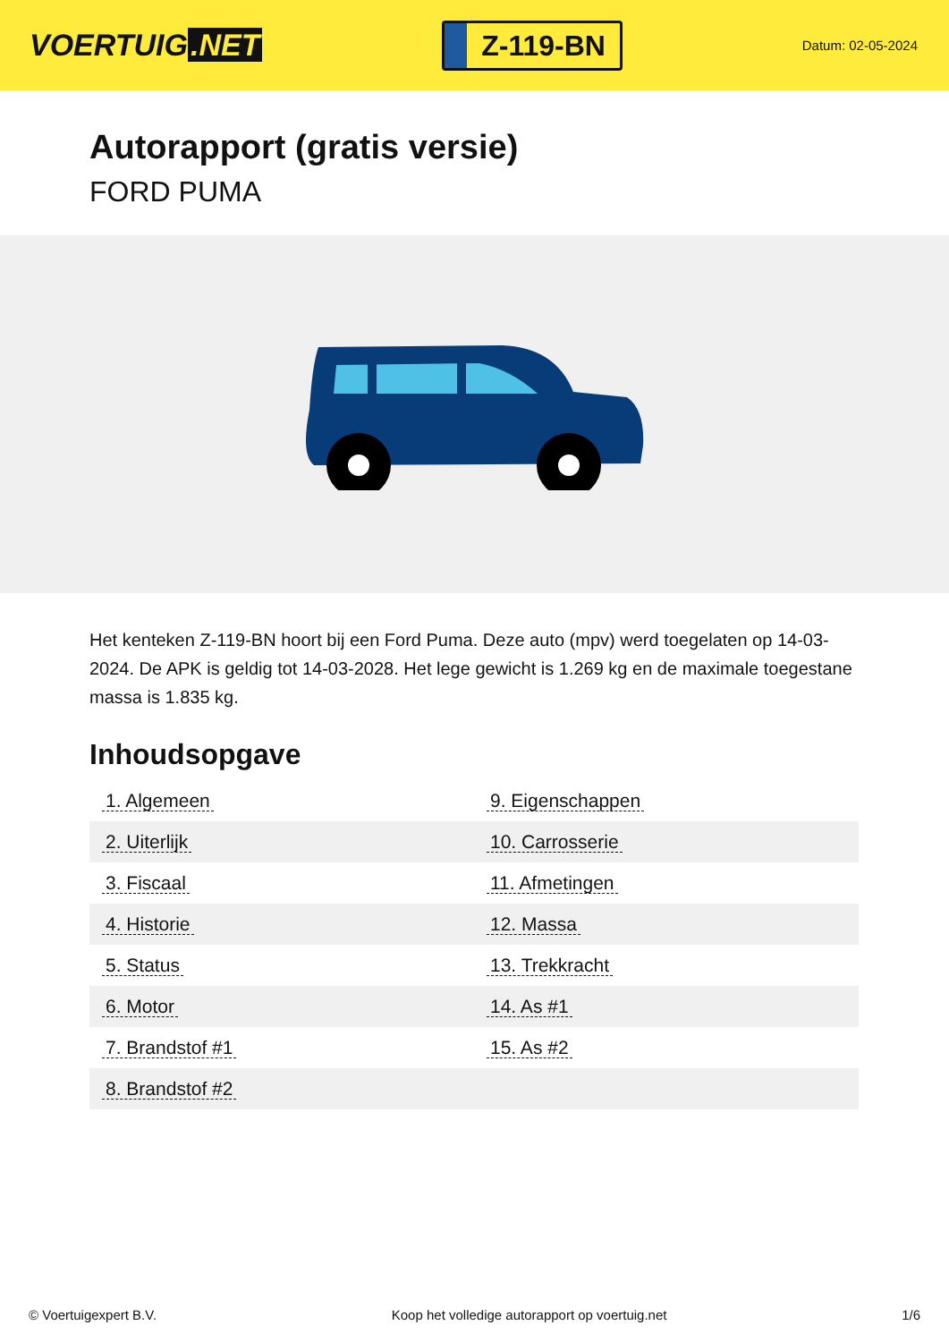VOERTUIG.NET
Z-119-BN
Datum: 02-05-2024
Autorapport (gratis versie)
FORD PUMA
Het kenteken Z-119-BN hoort bij een Ford Puma. Deze auto (mpv) werd toegelaten op 14-03-2024. De APK is geldig tot 14-03-2028. Het lege gewicht is 1.269 kg en de maximale toegestane massa is 1.835 kg.
Inhoudsopgave
| 1. Algemeen | 9. Eigenschappen |
| 2. Uiterlijk | 10. Carrosserie |
| 3. Fiscaal | 11. Afmetingen |
| 4. Historie | 12. Massa |
| 5. Status | 13. Trekkracht |
| 6. Motor | 14. As #1 |
| 7. Brandstof #1 | 15. As #2 |
| 8. Brandstof #2 | |
© Voertuigexpert B.V. Koop het volledige autorapport op voertuig.net 1/6